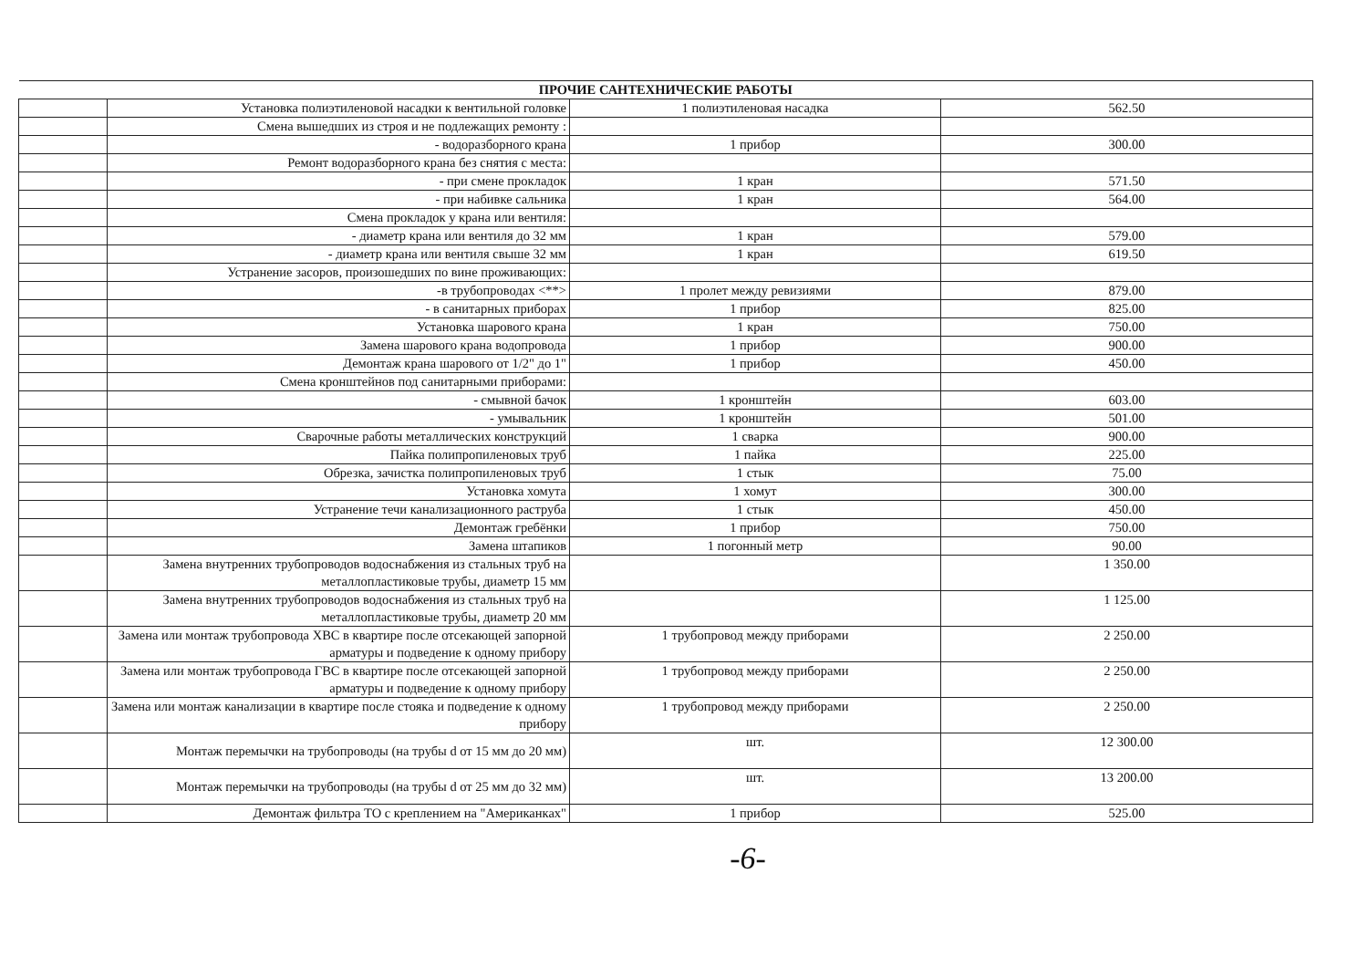| ПРОЧИЕ САНТЕХНИЧЕСКИЕ РАБОТЫ | | | |
| --- | --- | --- | --- |
| | Установка полиэтиленовой насадки к вентильной головке | 1 полиэтиленовая насадка | 562.50 |
| | Смена вышедших из строя и не подлежащих ремонту : | | |
| | - водоразборного крана | 1 прибор | 300.00 |
| | Ремонт водоразборного крана без снятия с места: | | |
| | - при смене прокладок | 1 кран | 571.50 |
| | - при набивке сальника | 1 кран | 564.00 |
| | Смена прокладок у крана или вентиля: | | |
| | - диаметр крана или вентиля до 32 мм | 1 кран | 579.00 |
| | - диаметр крана или вентиля свыше 32 мм | 1 кран | 619.50 |
| | Устранение засоров, произошедших по вине проживающих: | | |
| | -в трубопроводах <**> | 1 пролет между ревизиями | 879.00 |
| | - в санитарных приборах | 1 прибор | 825.00 |
| | Установка шарового крана | 1 кран | 750.00 |
| | Замена шарового крана водопровода | 1 прибор | 900.00 |
| | Демонтаж крана шарового от 1/2" до 1" | 1 прибор | 450.00 |
| | Смена кронштейнов под санитарными приборами: | | |
| | - смывной бачок | 1 кронштейн | 603.00 |
| | - умывальник | 1 кронштейн | 501.00 |
| | Сварочные работы металлических конструкций | 1 сварка | 900.00 |
| | Пайка полипропиленовых труб | 1 пайка | 225.00 |
| | Обрезка, зачистка полипропиленовых труб | 1 стык | 75.00 |
| | Установка хомута | 1 хомут | 300.00 |
| | Устранение течи канализационного раструба | 1 стык | 450.00 |
| | Демонтаж гребёнки | 1 прибор | 750.00 |
| | Замена штапиков | 1 погонный метр | 90.00 |
| | Замена внутренних трубопроводов водоснабжения из стальных труб на металлопластиковые трубы, диаметр 15 мм | | 1 350.00 |
| | Замена внутренних трубопроводов водоснабжения из стальных труб на металлопластиковые трубы, диаметр 20 мм | | 1 125.00 |
| | Замена или монтаж трубопровода ХВС в квартире после отсекающей запорной арматуры и подведение к одному прибору | 1 трубопровод между приборами | 2 250.00 |
| | Замена или монтаж трубопровода ГВС в квартире после отсекающей запорной арматуры и подведение к одному прибору | 1 трубопровод между приборами | 2 250.00 |
| | Замена или монтаж канализации в квартире после стояка и подведение к одному прибору | 1 трубопровод между приборами | 2 250.00 |
| | Монтаж перемычки на трубопроводы (на трубы d от 15 мм до 20 мм) | шт. | 12 300.00 |
| | Монтаж перемычки на трубопроводы (на трубы d от 25 мм до 32 мм) | шт. | 13 200.00 |
| | Демонтаж фильтра ТО с креплением на "Американках" | 1 прибор | 525.00 |
-6-